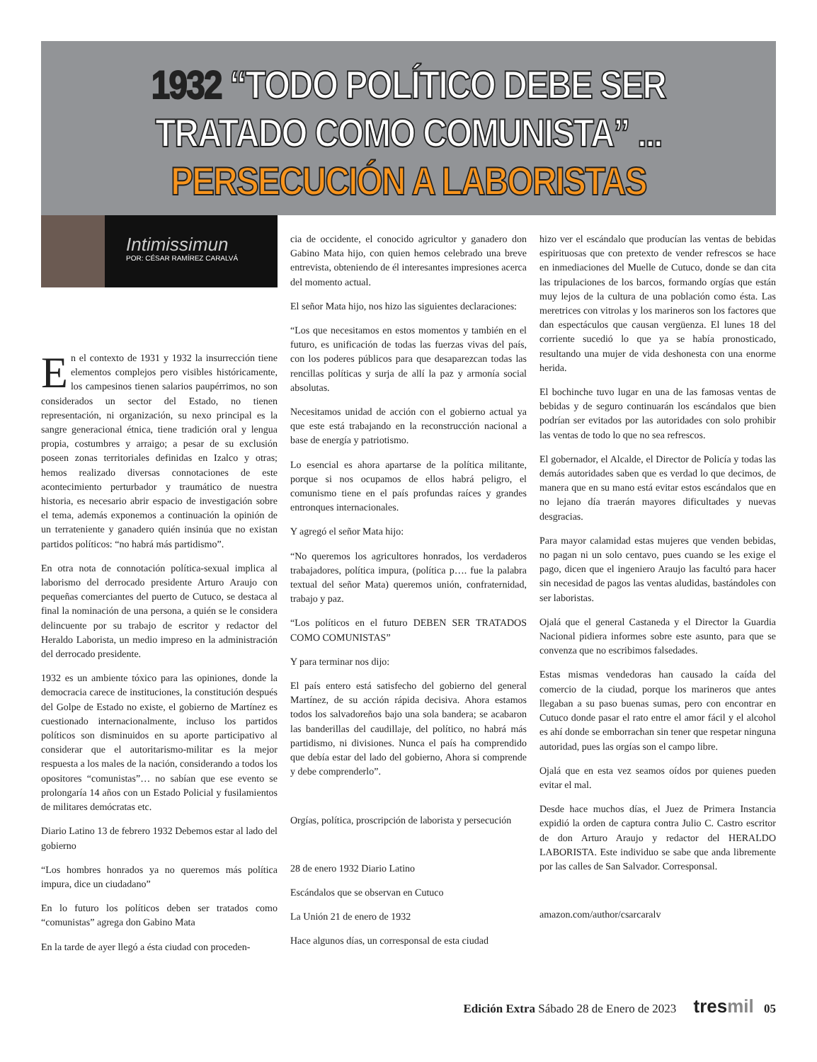1932 “TODO POLÍTICO DEBE SER
TRATADO COMO COMUNISTA” ...
PERSECUCIÓN A LABORISTAS
Intimissimun
POR: CÉSAR RAMÍREZ CARALVÁ
En el contexto de 1931 y 1932 la insurrección tiene elementos complejos pero visibles históricamente, los campesinos tienen salarios paupérrimos, no son considerados un sector del Estado, no tienen representación, ni organización, su nexo principal es la sangre generacional étnica, tiene tradición oral y lengua propia, costumbres y arraigo; a pesar de su exclusión poseen zonas territoriales definidas en Izalco y otras; hemos realizado diversas connotaciones de este acontecimiento perturbador y traumático de nuestra historia, es necesario abrir espacio de investigación sobre el tema, además exponemos a continuación la opinión de un terrateniente y ganadero quién insinúa que no existan partidos políticos: “no habrá más partidismo”.
En otra nota de connotación política-sexual implica al laborismo del derrocado presidente Arturo Araujo con pequeñas comerciantes del puerto de Cutuco, se destaca al final la nominación de una persona, a quién se le considera delincuente por su trabajo de escritor y redactor del Heraldo Laborista, un medio impreso en la administración del derrocado presidente.
1932 es un ambiente tóxico para las opiniones, donde la democracia carece de instituciones, la constitución después del Golpe de Estado no existe, el gobierno de Martínez es cuestionado internacionalmente, incluso los partidos políticos son disminuidos en su aporte participativo al considerar que el autoritarismo-militar es la mejor respuesta a los males de la nación, considerando a todos los opositores “comunistas”… no sabían que ese evento se prolongaría 14 años con un Estado Policial y fusilamientos de militares demócratas etc.
Diario Latino 13 de febrero 1932 Debemos estar al lado del gobierno
“Los hombres honrados ya no queremos más política impura, dice un ciudadano”
En lo futuro los políticos deben ser tratados como “comunistas” agrega don Gabino Mata
En la tarde de ayer llegó a ésta ciudad con proceden-
cia de occidente, el conocido agricultor y ganadero don Gabino Mata hijo, con quien hemos celebrado una breve entrevista, obteniendo de él interesantes impresiones acerca del momento actual.
El señor Mata hijo, nos hizo las siguientes declaraciones:
“Los que necesitamos en estos momentos y también en el futuro, es unificación de todas las fuerzas vivas del país, con los poderes públicos para que desaparezcan todas las rencillas políticas y surja de allí la paz y armonía social absolutas.
Necesitamos unidad de acción con el gobierno actual ya que este está trabajando en la reconstrucción nacional a base de energía y patriotismo.
Lo esencial es ahora apartarse de la política militante, porque si nos ocupamos de ellos habrá peligro, el comunismo tiene en el país profundas raíces y grandes entronques internacionales.
Y agregó el señor Mata hijo:
“No queremos los agricultores honrados, los verdaderos trabajadores, política impura, (política p…. fue la palabra textual del señor Mata) queremos unión, confraternidad, trabajo y paz.
“Los políticos en el futuro DEBEN SER TRATADOS COMO COMUNISTAS”
Y para terminar nos dijo:
El país entero está satisfecho del gobierno del general Martínez, de su acción rápida decisiva. Ahora estamos todos los salvadoreños bajo una sola bandera; se acabaron las banderillas del caudillaje, del político, no habrá más partidismo, ni divisiones. Nunca el país ha comprendido que debía estar del lado del gobierno, Ahora si comprende y debe comprenderlo”.
Orgías, política, proscripción de laborista y persecución
28 de enero 1932 Diario Latino
Escándalos que se observan en Cutuco
La Unión 21 de enero de 1932
Hace algunos días, un corresponsal de esta ciudad
hizo ver el escándalo que producían las ventas de bebidas espirituosas que con pretexto de vender refrescos se hace en inmediaciones del Muelle de Cutuco, donde se dan cita las tripulaciones de los barcos, formando orgías que están muy lejos de la cultura de una población como ésta. Las meretrices con vitrolas y los marineros son los factores que dan espectáculos que causan vergüenza. El lunes 18 del corriente sucedió lo que ya se había pronosticado, resultando una mujer de vida deshonesta con una enorme herida.
El bochinche tuvo lugar en una de las famosas ventas de bebidas y de seguro continuarán los escándalos que bien podrían ser evitados por las autoridades con solo prohibir las ventas de todo lo que no sea refrescos.
El gobernador, el Alcalde, el Director de Policía y todas las demás autoridades saben que es verdad lo que decimos, de manera que en su mano está evitar estos escándalos que en no lejano día traerán mayores dificultades y nuevas desgracias.
Para mayor calamidad estas mujeres que venden bebidas, no pagan ni un solo centavo, pues cuando se les exige el pago, dicen que el ingeniero Araujo las facultó para hacer sin necesidad de pagos las ventas aludidas, bastándoles con ser laboristas.
Ojalá que el general Castaneda y el Director la Guardia Nacional pidiera informes sobre este asunto, para que se convenza que no escribimos falsedades.
Estas mismas vendedoras han causado la caída del comercio de la ciudad, porque los marineros que antes llegaban a su paso buenas sumas, pero con encontrar en Cutuco donde pasar el rato entre el amor fácil y el alcohol es ahí donde se emborrachan sin tener que respetar ninguna autoridad, pues las orgías son el campo libre.
Ojalá que en esta vez seamos oídos por quienes pueden evitar el mal.
Desde hace muchos días, el Juez de Primera Instancia expidió la orden de captura contra Julio C. Castro escritor de don Arturo Araujo y redactor del HERALDO LABORISTA. Este individuo se sabe que anda libremente por las calles de San Salvador. Corresponsal.
amazon.com/author/csarcaralv
Edición Extra Sábado 28 de Enero de 2023 tresmil 05